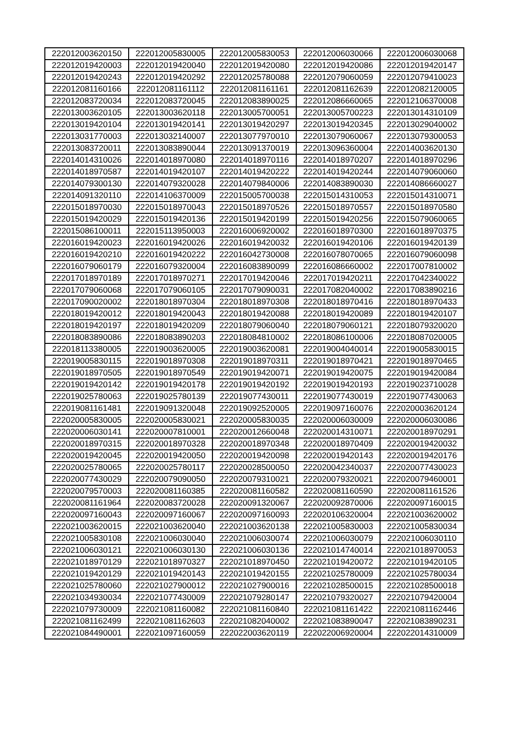| 222012003620150 | 222012005830005 | 222012005830053 | 222012006030066 | 222012006030068 |
| 222012019420003 | 222012019420040 | 222012019420080 | 222012019420086 | 222012019420147 |
| 222012019420243 | 222012019420292 | 222012025780088 | 222012079060059 | 222012079410023 |
| 222012081160166 | 222012081161112 | 222012081161161 | 222012081162639 | 222012082120005 |
| 222012083720034 | 222012083720045 | 222012083890025 | 222012086660065 | 222012106370008 |
| 222013003620105 | 222013003620118 | 222013005700051 | 222013005700223 | 222013014310109 |
| 222013019420104 | 222013019420141 | 222013019420297 | 222013019420345 | 222013029040002 |
| 222013031770003 | 222013032140007 | 222013077970010 | 222013079060067 | 222013079300053 |
| 222013083720011 | 222013083890044 | 222013091370019 | 222013096360004 | 222014003620130 |
| 222014014310026 | 222014018970080 | 222014018970116 | 222014018970207 | 222014018970296 |
| 222014018970587 | 222014019420107 | 222014019420222 | 222014019420244 | 222014079060060 |
| 222014079300130 | 222014079320028 | 222014079840006 | 222014083890030 | 222014086660027 |
| 222014091320110 | 222014106370009 | 222015005700038 | 222015014310053 | 222015014310071 |
| 222015018970030 | 222015018970043 | 222015018970526 | 222015018970557 | 222015018970580 |
| 222015019420029 | 222015019420136 | 222015019420199 | 222015019420256 | 222015079060065 |
| 222015086100011 | 222015113950003 | 222016006920002 | 222016018970300 | 222016018970375 |
| 222016019420023 | 222016019420026 | 222016019420032 | 222016019420106 | 222016019420139 |
| 222016019420210 | 222016019420222 | 222016042730008 | 222016078070065 | 222016079060098 |
| 222016079060179 | 222016079320004 | 222016083890099 | 222016086660002 | 222017007810002 |
| 222017018970189 | 222017018970271 | 222017019420046 | 222017019420211 | 222017042340022 |
| 222017079060068 | 222017079060105 | 222017079090031 | 222017082040002 | 222017083890216 |
| 222017090020002 | 222018018970304 | 222018018970308 | 222018018970416 | 222018018970433 |
| 222018019420012 | 222018019420043 | 222018019420088 | 222018019420089 | 222018019420107 |
| 222018019420197 | 222018019420209 | 222018079060040 | 222018079060121 | 222018079320020 |
| 222018083890086 | 222018083890203 | 222018084810002 | 222018086100006 | 222018087020005 |
| 222018113380005 | 222019003620005 | 222019003620081 | 222019004040014 | 222019005830015 |
| 222019005830115 | 222019018970308 | 222019018970311 | 222019018970421 | 222019018970465 |
| 222019018970505 | 222019018970549 | 222019019420071 | 222019019420075 | 222019019420084 |
| 222019019420142 | 222019019420178 | 222019019420192 | 222019019420193 | 222019023710028 |
| 222019025780063 | 222019025780139 | 222019077430011 | 222019077430019 | 222019077430063 |
| 222019081161481 | 222019091320048 | 222019092520005 | 222019097160076 | 222020003620124 |
| 222020005830005 | 222020005830021 | 222020005830035 | 222020006030009 | 222020006030086 |
| 222020006030141 | 222020007810001 | 222020012660048 | 222020014310071 | 222020018970291 |
| 222020018970315 | 222020018970328 | 222020018970348 | 222020018970409 | 222020019420032 |
| 222020019420045 | 222020019420050 | 222020019420098 | 222020019420143 | 222020019420176 |
| 222020025780065 | 222020025780117 | 222020028500050 | 222020042340037 | 222020077430023 |
| 222020077430029 | 222020079090050 | 222020079310021 | 222020079320021 | 222020079460001 |
| 222020079570003 | 222020081160385 | 222020081160582 | 222020081160590 | 222020081161526 |
| 222020081161964 | 222020083720028 | 222020091320067 | 222020092870006 | 222020097160015 |
| 222020097160043 | 222020097160067 | 222020097160093 | 222020106320004 | 222021003620002 |
| 222021003620015 | 222021003620040 | 222021003620138 | 222021005830003 | 222021005830034 |
| 222021005830108 | 222021006030040 | 222021006030074 | 222021006030079 | 222021006030110 |
| 222021006030121 | 222021006030130 | 222021006030136 | 222021014740014 | 222021018970053 |
| 222021018970129 | 222021018970327 | 222021018970450 | 222021019420072 | 222021019420105 |
| 222021019420129 | 222021019420143 | 222021019420155 | 222021025780009 | 222021025780034 |
| 222021025780060 | 222021027900012 | 222021027900016 | 222021028500015 | 222021028500018 |
| 222021034930034 | 222021077430009 | 222021079280147 | 222021079320027 | 222021079420004 |
| 222021079730009 | 222021081160082 | 222021081160840 | 222021081161422 | 222021081162446 |
| 222021081162499 | 222021081162603 | 222021082040002 | 222021083890047 | 222021083890231 |
| 222021084490001 | 222021097160059 | 222022003620119 | 222022006920004 | 222022014310009 |